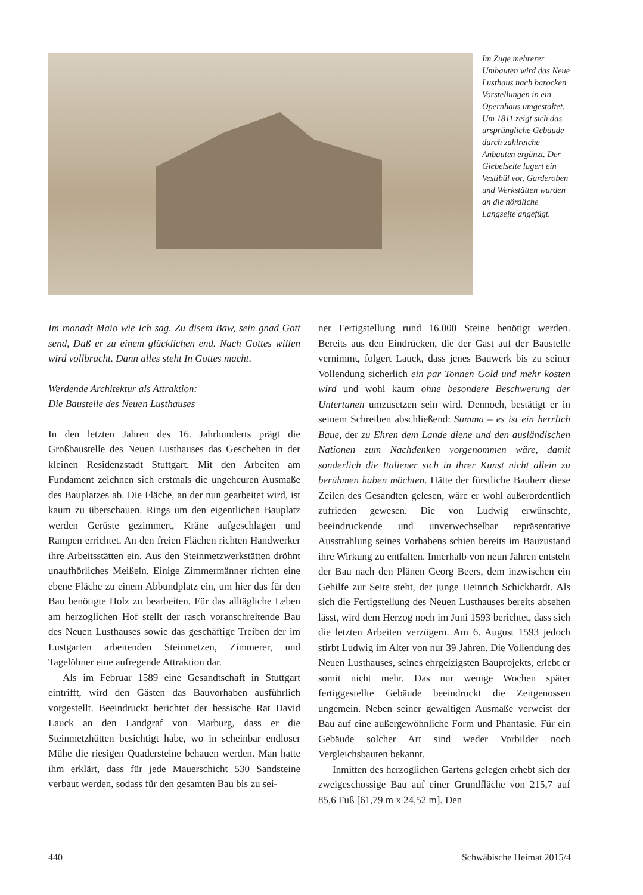Im Zuge mehrerer Umbauten wird das Neue Lusthaus nach barocken Vorstellungen in ein Opernhaus umgestaltet.
Um 1811 zeigt sich das ursprüngliche Gebäude durch zahlreiche Anbauten ergänzt. Der Giebelseite lagert ein Vestibül vor, Garderoben und Werkstätten wurden an die nördliche Langseite angefügt.
Im monadt Maio wie Ich sag. Zu disem Baw, sein gnad Gott send, Daß er zu einem glücklichen end. Nach Gottes willen wird vollbracht. Dann alles steht In Gottes macht.
Werdende Architektur als Attraktion:
Die Baustelle des Neuen Lusthauses
In den letzten Jahren des 16. Jahrhunderts prägt die Großbaustelle des Neuen Lusthauses das Geschehen in der kleinen Residenzstadt Stuttgart. Mit den Arbeiten am Fundament zeichnen sich erstmals die ungeheuren Ausmaße des Bauplatzes ab. Die Fläche, an der nun gearbeitet wird, ist kaum zu überschauen. Rings um den eigentlichen Bauplatz werden Gerüste gezimmert, Kräne aufgeschlagen und Rampen errichtet. An den freien Flächen richten Handwerker ihre Arbeitsstätten ein. Aus den Steinmetzwerkstätten dröhnt unaufhörliches Meißeln. Einige Zimmermänner richten eine ebene Fläche zu einem Abbundplatz ein, um hier das für den Bau benötigte Holz zu bearbeiten. Für das alltägliche Leben am herzoglichen Hof stellt der rasch voranschreitende Bau des Neuen Lusthauses sowie das geschäftige Treiben der im Lustgarten arbeitenden Steinmetzen, Zimmerer, und Tagelöhner eine aufregende Attraktion dar.
Als im Februar 1589 eine Gesandtschaft in Stuttgart eintrifft, wird den Gästen das Bauvorhaben ausführlich vorgestellt. Beeindruckt berichtet der hessische Rat David Lauck an den Landgraf von Marburg, dass er die Steinmetzhütten besichtigt habe, wo in scheinbar endloser Mühe die riesigen Quadersteine behauen werden. Man hatte ihm erklärt, dass für jede Mauerschicht 530 Sandsteine verbaut werden, sodass für den gesamten Bau bis zu sei-
ner Fertigstellung rund 16.000 Steine benötigt werden. Bereits aus den Eindrücken, die der Gast auf der Baustelle vernimmt, folgert Lauck, dass jenes Bauwerk bis zu seiner Vollendung sicherlich ein par Tonnen Gold und mehr kosten wird und wohl kaum ohne besondere Beschwerung der Untertanen umzusetzen sein wird. Dennoch, bestätigt er in seinem Schreiben abschließend: Summa – es ist ein herrlich Baue, der zu Ehren dem Lande diene und den ausländischen Nationen zum Nachdenken vorgenommen wäre, damit sonderlich die Italiener sich in ihrer Kunst nicht allein zu berühmen haben möchten. Hätte der fürstliche Bauherr diese Zeilen des Gesandten gelesen, wäre er wohl außerordentlich zufrieden gewesen. Die von Ludwig erwünschte, beeindruckende und unverwechselbar repräsentative Ausstrahlung seines Vorhabens schien bereits im Bauzustand ihre Wirkung zu entfalten. Innerhalb von neun Jahren entsteht der Bau nach den Plänen Georg Beers, dem inzwischen ein Gehilfe zur Seite steht, der junge Heinrich Schickhardt. Als sich die Fertigstellung des Neuen Lusthauses bereits absehen lässt, wird dem Herzog noch im Juni 1593 berichtet, dass sich die letzten Arbeiten verzögern. Am 6. August 1593 jedoch stirbt Ludwig im Alter von nur 39 Jahren. Die Vollendung des Neuen Lusthauses, seines ehrgeizigsten Bauprojekts, erlebt er somit nicht mehr. Das nur wenige Wochen später fertiggestellte Gebäude beeindruckt die Zeitgenossen ungemein. Neben seiner gewaltigen Ausmaße verweist der Bau auf eine außergewöhnliche Form und Phantasie. Für ein Gebäude solcher Art sind weder Vorbilder noch Vergleichsbauten bekannt.
Inmitten des herzoglichen Gartens gelegen erhebt sich der zweigeschossige Bau auf einer Grundfläche von 215,7 auf 85,6 Fuß [61,79 m x 24,52 m]. Den
440 Schwäbische Heimat 2015/4